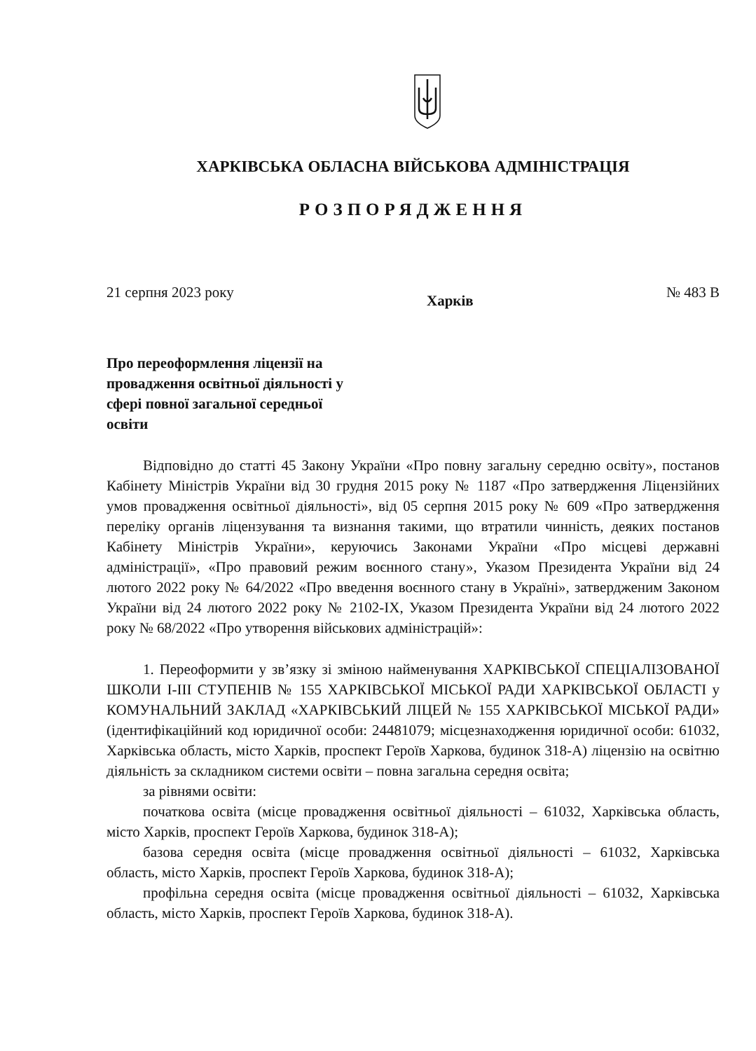ХАРКІВСЬКА ОБЛАСНА ВІЙСЬКОВА АДМІНІСТРАЦІЯ
РОЗПОРЯДЖЕННЯ
21 серпня 2023 року Харків № 483 В
Про переоформлення ліцензії на провадження освітньої діяльності у сфері повної загальної середньої освіти
Відповідно до статті 45 Закону України «Про повну загальну середню освіту», постанов Кабінету Міністрів України від 30 грудня 2015 року № 1187 «Про затвердження Ліцензійних умов провадження освітньої діяльності», від 05 серпня 2015 року № 609 «Про затвердження переліку органів ліцензування та визнання такими, що втратили чинність, деяких постанов Кабінету Міністрів України», керуючись Законами України «Про місцеві державні адміністрації», «Про правовий режим воєнного стану», Указом Президента України від 24 лютого 2022 року № 64/2022 «Про введення воєнного стану в Україні», затвердженим Законом України від 24 лютого 2022 року № 2102-IX, Указом Президента України від 24 лютого 2022 року № 68/2022 «Про утворення військових адміністрацій»:
1. Переоформити у зв’язку зі зміною найменування ХАРКІВСЬКОЇ СПЕЦІАЛІЗОВАНОЇ ШКОЛИ І-ІІІ СТУПЕНІВ № 155 ХАРКІВСЬКОЇ МІСЬКОЇ РАДИ ХАРКІВСЬКОЇ ОБЛАСТІ у КОМУНАЛЬНИЙ ЗАКЛАД «ХАРКІВСЬКИЙ ЛІЦЕЙ № 155 ХАРКІВСЬКОЇ МІСЬКОЇ РАДИ» (ідентифікаційний код юридичної особи: 24481079; місцезнаходження юридичної особи: 61032, Харківська область, місто Харків, проспект Героїв Харкова, будинок 318-А) ліцензію на освітню діяльність за складником системи освіти – повна загальна середня освіта;
за рівнями освіти:
початкова освіта (місце провадження освітньої діяльності – 61032, Харківська область, місто Харків, проспект Героїв Харкова, будинок 318-А);
базова середня освіта (місце провадження освітньої діяльності – 61032, Харківська область, місто Харків, проспект Героїв Харкова, будинок 318-А);
профільна середня освіта (місце провадження освітньої діяльності – 61032, Харківська область, місто Харків, проспект Героїв Харкова, будинок 318-А).